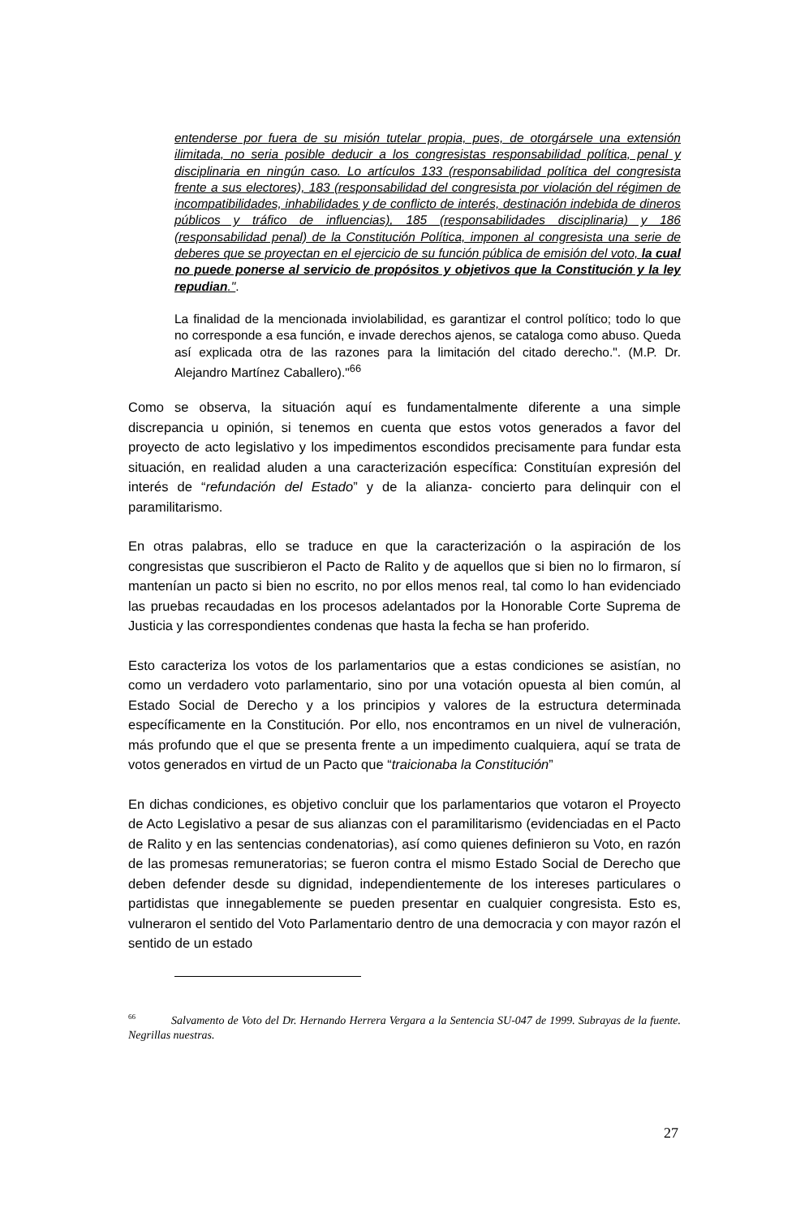entenderse por fuera de su misión tutelar propia, pues, de otorgársele una extensión ilimitada, no seria posible deducir a los congresistas responsabilidad política, penal y disciplinaria en ningún caso. Lo artículos 133 (responsabilidad política del congresista frente a sus electores), 183 (responsabilidad del congresista por violación del régimen de incompatibilidades, inhabilidades y de conflicto de interés, destinación indebida de dineros públicos y tráfico de influencias), 185 (responsabilidades disciplinaria) y 186 (responsabilidad penal) de la Constitución Política, imponen al congresista una serie de deberes que se proyectan en el ejercicio de su función pública de emisión del voto, la cual no puede ponerse al servicio de propósitos y objetivos que la Constitución y la ley repudian.".
La finalidad de la mencionada inviolabilidad, es garantizar el control político; todo lo que no corresponde a esa función, e invade derechos ajenos, se cataloga como abuso. Queda así explicada otra de las razones para la limitación del citado derecho.". (M.P. Dr. Alejandro Martínez Caballero)."<sup>66</sup>
Como se observa, la situación aquí es fundamentalmente diferente a una simple discrepancia u opinión, si tenemos en cuenta que estos votos generados a favor del proyecto de acto legislativo y los impedimentos escondidos precisamente para fundar esta situación, en realidad aluden a una caracterización específica: Constituían expresión del interés de “refundación del Estado” y de la alianza- concierto para delinquir con el paramilitarismo.
En otras palabras, ello se traduce en que la caracterización o la aspiración de los congresistas que suscribieron el Pacto de Ralito y de aquellos que si bien no lo firmaron, sí mantenían un pacto si bien no escrito, no por ellos menos real, tal como lo han evidenciado las pruebas recaudadas en los procesos adelantados por la Honorable Corte Suprema de Justicia y las correspondientes condenas que hasta la fecha se han proferido.
Esto caracteriza los votos de los parlamentarios que a estas condiciones se asistían, no como un verdadero voto parlamentario, sino por una votación opuesta al bien común, al Estado Social de Derecho y a los principios y valores de la estructura determinada específicamente en la Constitución. Por ello, nos encontramos en un nivel de vulneración, más profundo que el que se presenta frente a un impedimento cualquiera, aquí se trata de votos generados en virtud de un Pacto que “traicionaba la Constitución”
En dichas condiciones, es objetivo concluir que los parlamentarios que votaron el Proyecto de Acto Legislativo a pesar de sus alianzas con el paramilitarismo (evidenciadas en el Pacto de Ralito y en las sentencias condenatorias), así como quienes definieron su Voto, en razón de las promesas remuneratorias; se fueron contra el mismo Estado Social de Derecho que deben defender desde su dignidad, independientemente de los intereses particulares o partidistas que innegablemente se pueden presentar en cualquier congresista. Esto es, vulneraron el sentido del Voto Parlamentario dentro de una democracia y con mayor razón el sentido de un estado
<sup>66</sup> Salvamento de Voto del Dr. Hernando Herrera Vergara a la Sentencia SU-047 de 1999. Subrayas de la fuente. Negrillas nuestras.
27